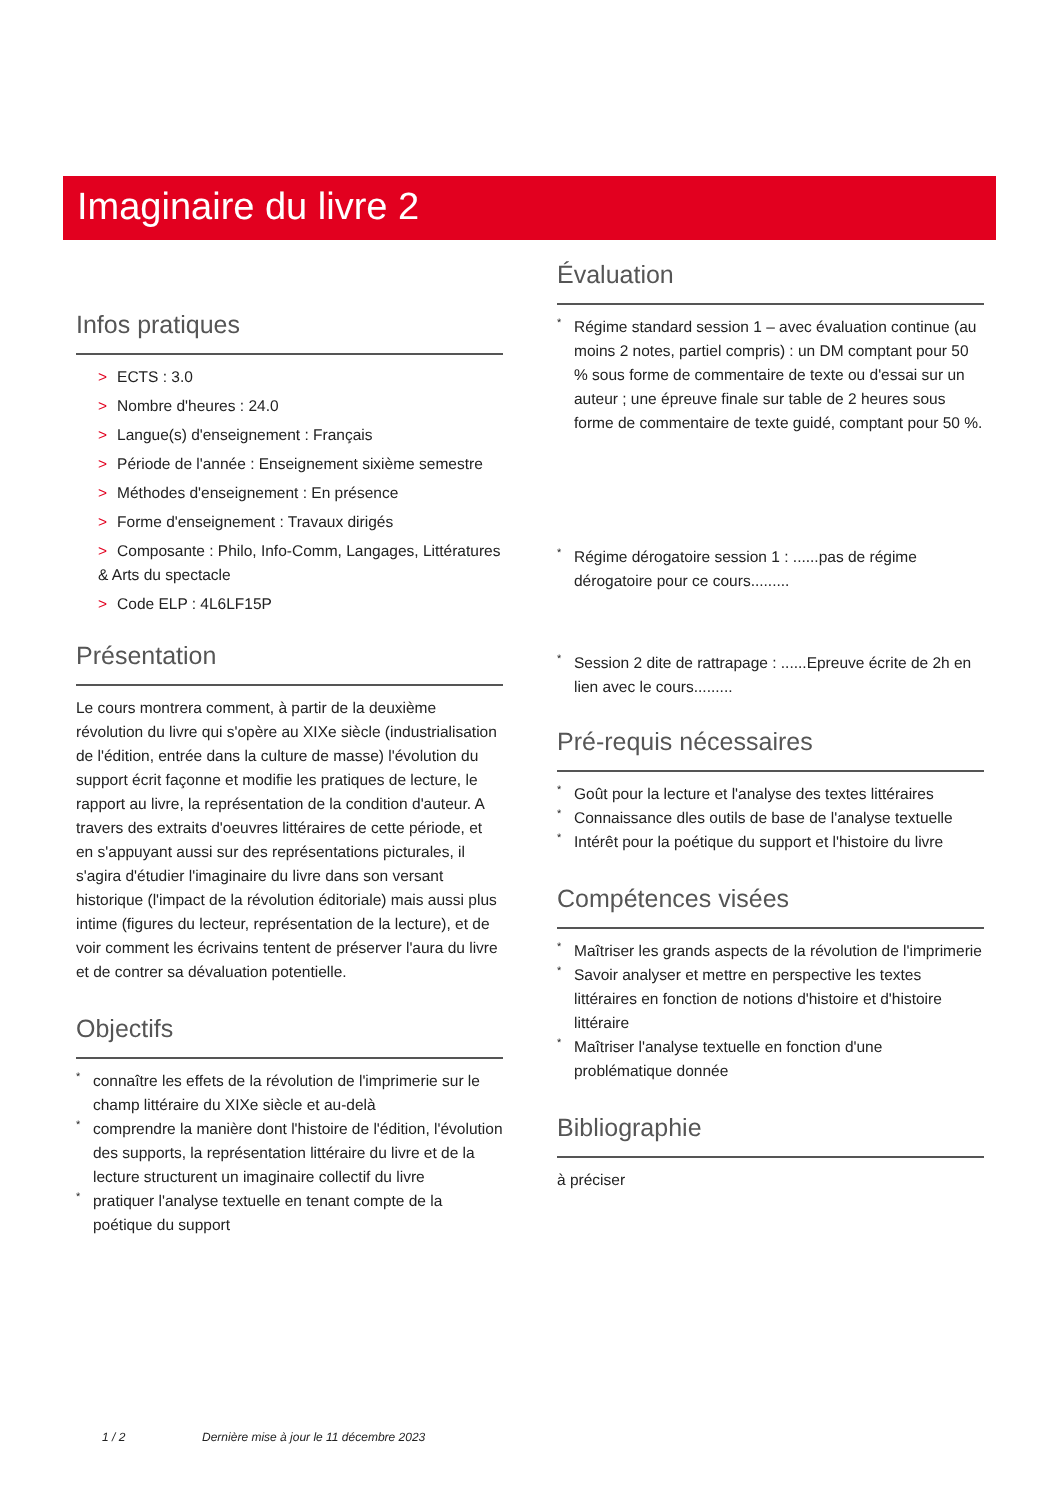Imaginaire du livre 2
Infos pratiques
> ECTS : 3.0
> Nombre d'heures : 24.0
> Langue(s) d'enseignement : Français
> Période de l'année : Enseignement sixième semestre
> Méthodes d'enseignement : En présence
> Forme d'enseignement : Travaux dirigés
> Composante : Philo, Info-Comm, Langages, Littératures & Arts du spectacle
> Code ELP : 4L6LF15P
Présentation
Le cours montrera comment, à partir de la deuxième révolution du livre qui s'opère au XIXe siècle (industrialisation de l'édition, entrée dans la culture de masse) l'évolution du support écrit façonne et modifie les pratiques de lecture, le rapport au livre, la représentation de la condition d'auteur. A travers des extraits d'oeuvres littéraires de cette période, et en s'appuyant aussi sur des représentations picturales, il s'agira d'étudier l'imaginaire du livre dans son versant historique (l'impact de la révolution éditoriale) mais aussi plus intime (figures du lecteur, représentation de la lecture), et de voir comment les écrivains tentent de préserver l'aura du livre et de contrer sa dévaluation potentielle.
Objectifs
* connaître les effets de la révolution de l'imprimerie sur le champ littéraire du XIXe siècle et au-delà
* comprendre la manière dont l'histoire de l'édition, l'évolution des supports, la représentation littéraire du livre et de la lecture structurent un imaginaire collectif du livre
* pratiquer l'analyse textuelle en tenant compte de la poétique du support
Évaluation
* Régime standard session 1 – avec évaluation continue (au moins 2 notes, partiel compris) : un DM comptant pour 50 % sous forme de commentaire de texte ou d'essai sur un auteur ; une épreuve finale sur table de 2 heures sous forme de commentaire de texte guidé, comptant pour 50 %.
* Régime dérogatoire session 1 : ......pas de régime dérogatoire pour ce cours.........
* Session 2 dite de rattrapage : ......Epreuve écrite de 2h en lien avec le cours.........
Pré-requis nécessaires
* Goût pour la lecture et l'analyse des textes littéraires
* Connaissance dles outils de base de l'analyse textuelle
* Intérêt pour la poétique du support et l'histoire du livre
Compétences visées
* Maîtriser les grands aspects de la révolution de l'imprimerie
* Savoir analyser et mettre en perspective les textes littéraires en fonction de notions d'histoire et d'histoire littéraire
* Maîtriser l'analyse textuelle en fonction d'une problématique donnée
Bibliographie
à préciser
1 / 2 Dernière mise à jour le 11 décembre 2023